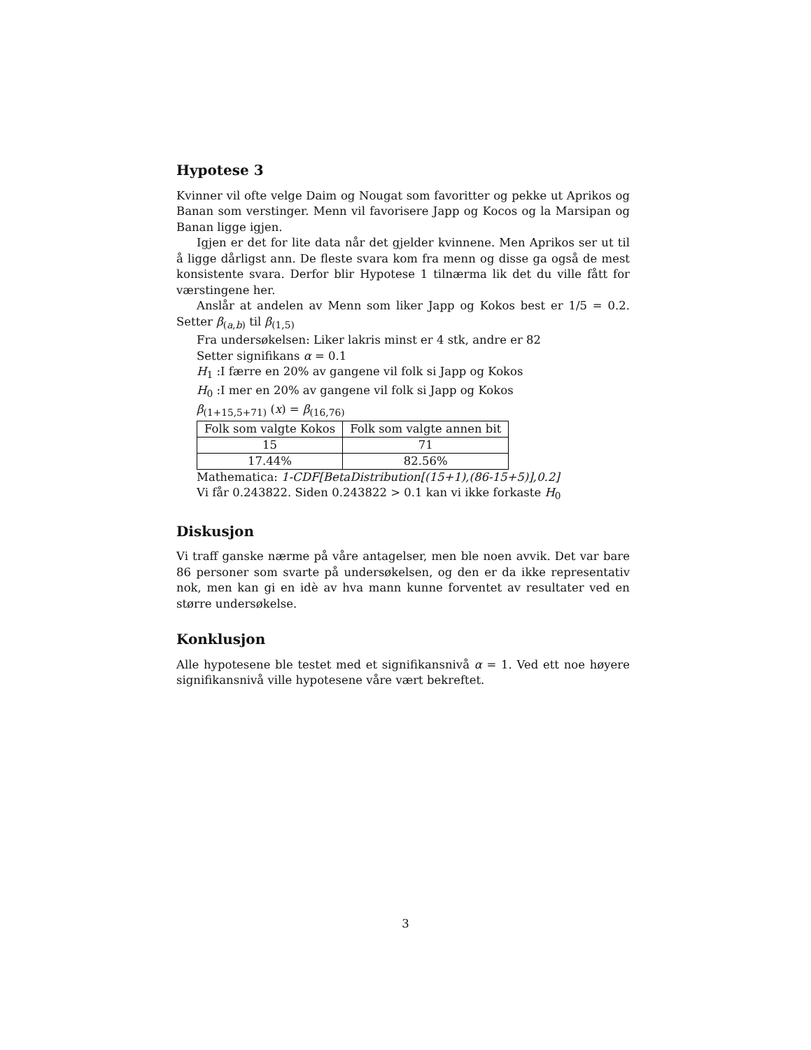Hypotese 3
Kvinner vil ofte velge Daim og Nougat som favoritter og pekke ut Aprikos og Banan som verstinger. Menn vil favorisere Japp og Kocos og la Marsipan og Banan ligge igjen.
Igjen er det for lite data når det gjelder kvinnene. Men Aprikos ser ut til å ligge dårligst ann. De fleste svara kom fra menn og disse ga også de mest konsistente svara. Derfor blir Hypotese 1 tilnærma lik det du ville fått for værstingene her.
Anslår at andelen av Menn som liker Japp og Kokos best er 1/5 = 0.2. Setter β<sub>(a,b)</sub> til β<sub>(1,5)</sub>
Fra undersøkelsen: Liker lakris minst er 4 stk, andre er 82
Setter signifikans α = 0.1
H<sub>1</sub> :I færre en 20% av gangene vil folk si Japp og Kokos
H<sub>0</sub> :I mer en 20% av gangene vil folk si Japp og Kokos
β<sub>(1+15,5+71)</sub> (x) = β<sub>(16,76)</sub>
| Folk som valgte Kokos | Folk som valgte annen bit |
| 15 | 71 |
| 17.44% | 82.56% |
Mathematica: 1-CDF[BetaDistribution[(15+1),(86-15+5)],0.2]
Vi får 0.243822. Siden 0.243822 > 0.1 kan vi ikke forkaste H<sub>0</sub>
Diskusjon
Vi traff ganske nærme på våre antagelser, men ble noen avvik. Det var bare 86 personer som svarte på undersøkelsen, og den er da ikke representativ nok, men kan gi en idè av hva mann kunne forventet av resultater ved en større undersøkelse.
Konklusjon
Alle hypotesene ble testet med et signifikansnivå α = 1. Ved ett noe høyere signifikansnivå ville hypotesene våre vært bekreftet.
3